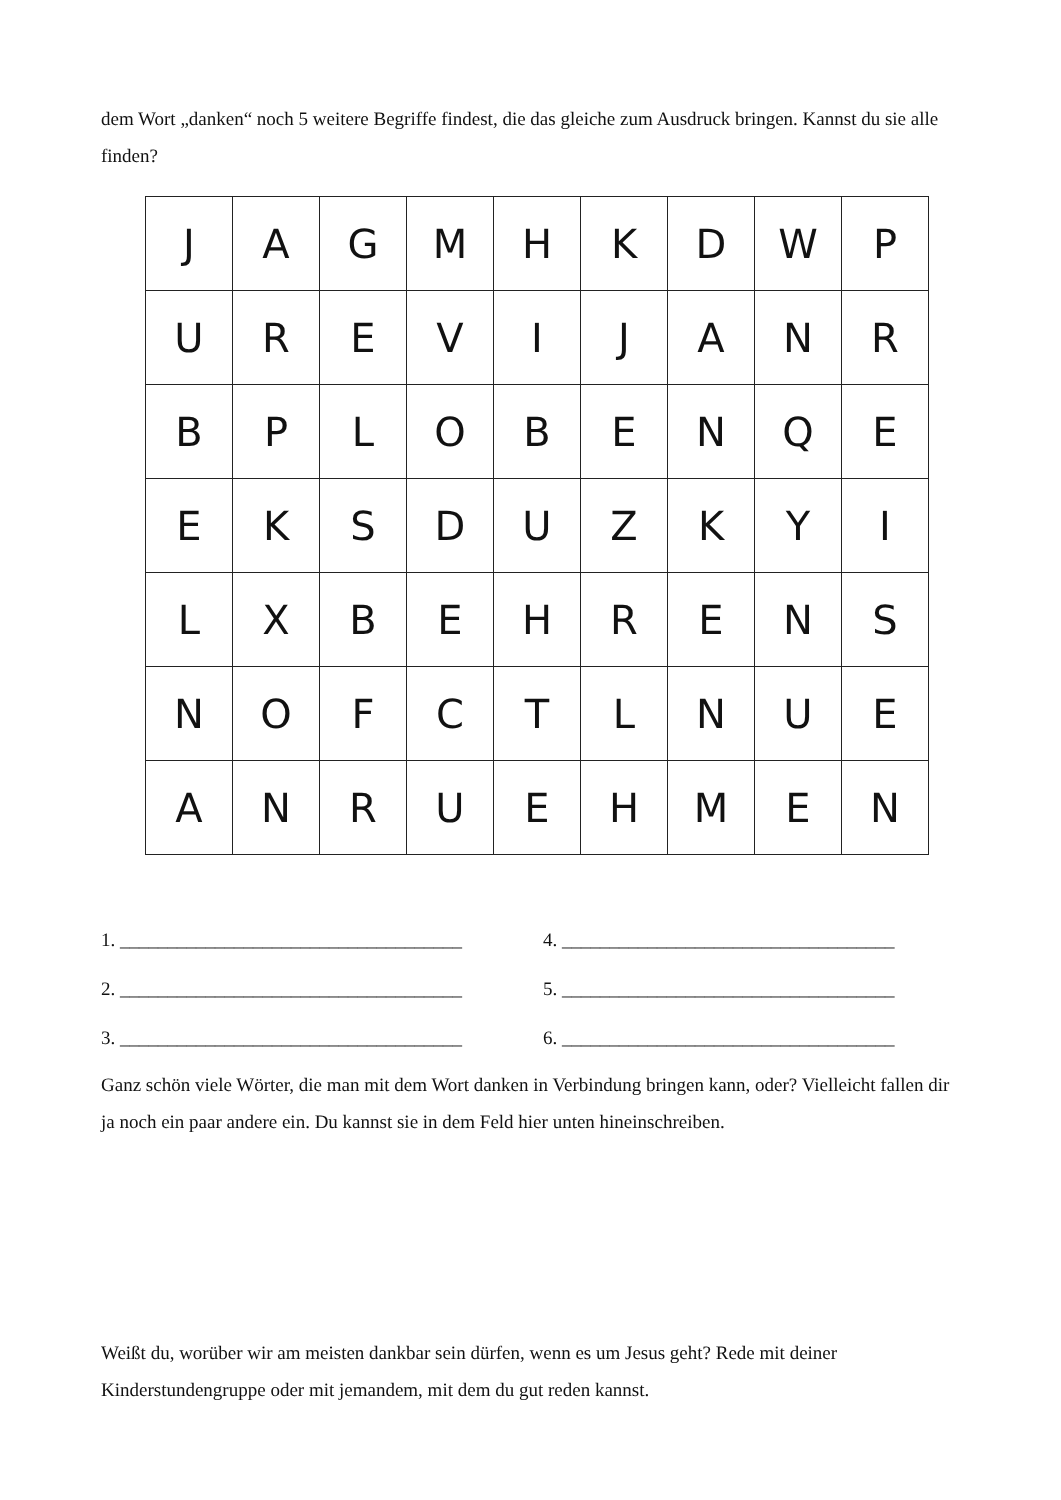dem Wort „danken“ noch 5 weitere Begriffe findest, die das gleiche zum Ausdruck bringen. Kannst du sie alle finden?
| J | A | G | M | H | K | D | W | P |
| U | R | E | V | I | J | A | N | R |
| B | P | L | O | B | E | N | Q | E |
| E | K | S | D | U | Z | K | Y | I |
| L | X | B | E | H | R | E | N | S |
| N | O | F | C | T | L | N | U | E |
| A | N | R | U | E | H | M | E | N |
1. ____________________________________
2. ____________________________________
3. ____________________________________
4. ___________________________________
5. ___________________________________
6. ___________________________________
Ganz schön viele Wörter, die man mit dem Wort danken in Verbindung bringen kann, oder? Vielleicht fallen dir ja noch ein paar andere ein. Du kannst sie in dem Feld hier unten hineinschreiben.
Weißt du, worüber wir am meisten dankbar sein dürfen, wenn es um Jesus geht? Rede mit deiner Kinderstundengruppe oder mit jemandem, mit dem du gut reden kannst.